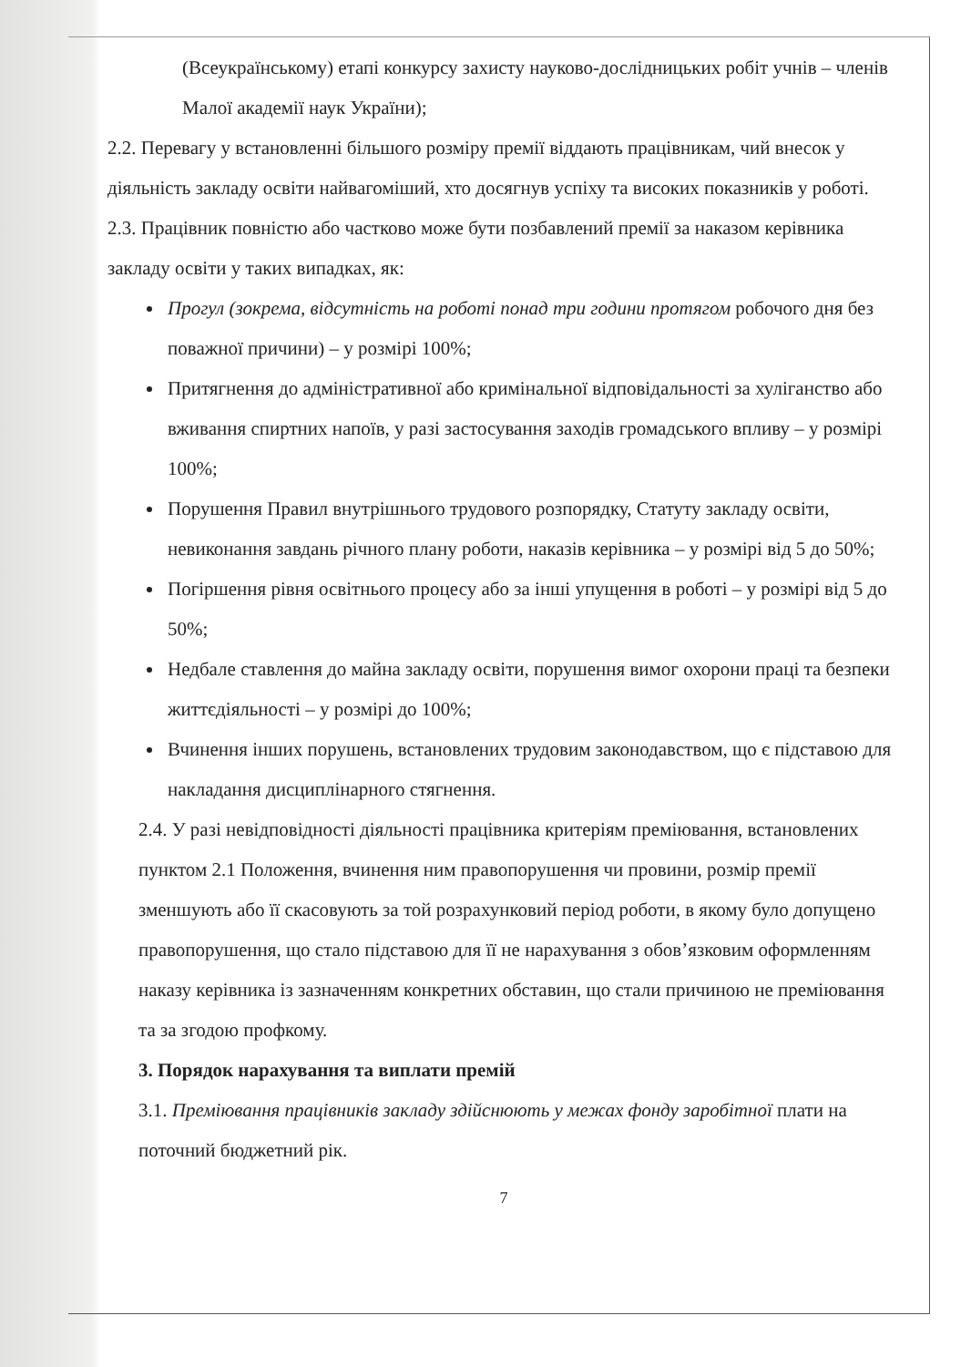(Всеукраїнському) етапі конкурсу захисту науково-дослідницьких робіт учнів – членів Малої академії наук України);
2.2. Перевагу у встановленні більшого розміру премії віддають працівникам, чий внесок у діяльність закладу освіти найвагоміший, хто досягнув успіху та високих показників у роботі.
2.3. Працівник повністю або частково може бути позбавлений премії за наказом керівника закладу освіти у таких випадках, як:
Прогул (зокрема, відсутність на роботі понад три години протягом робочого дня без поважної причини) – у розмірі 100%;
Притягнення до адміністративної або кримінальної відповідальності за хуліганство або вживання спиртних напоїв, у разі застосування заходів громадського впливу – у розмірі 100%;
Порушення Правил внутрішнього трудового розпорядку, Статуту закладу освіти, невиконання завдань річного плану роботи, наказів керівника – у розмірі від 5 до 50%;
Погіршення рівня освітнього процесу або за інші упущення в роботі – у розмірі від 5 до 50%;
Недбале ставлення до майна закладу освіти, порушення вимог охорони праці та безпеки життєдіяльності – у розмірі до 100%;
Вчинення інших порушень, встановлених трудовим законодавством, що є підставою для накладання дисциплінарного стягнення.
2.4. У разі невідповідності діяльності працівника критеріям преміювання, встановлених пунктом 2.1 Положення, вчинення ним правопорушення чи провини, розмір премії зменшують або її скасовують за той розрахунковий період роботи, в якому було допущено правопорушення, що стало підставою для її не нарахування з обов’язковим оформленням наказу керівника із зазначенням конкретних обставин, що стали причиною не преміювання та за згодою профкому.
3. Порядок нарахування та виплати премій
3.1. Преміювання працівників закладу здійснюють у межах фонду заробітної плати на поточний бюджетний рік.
7